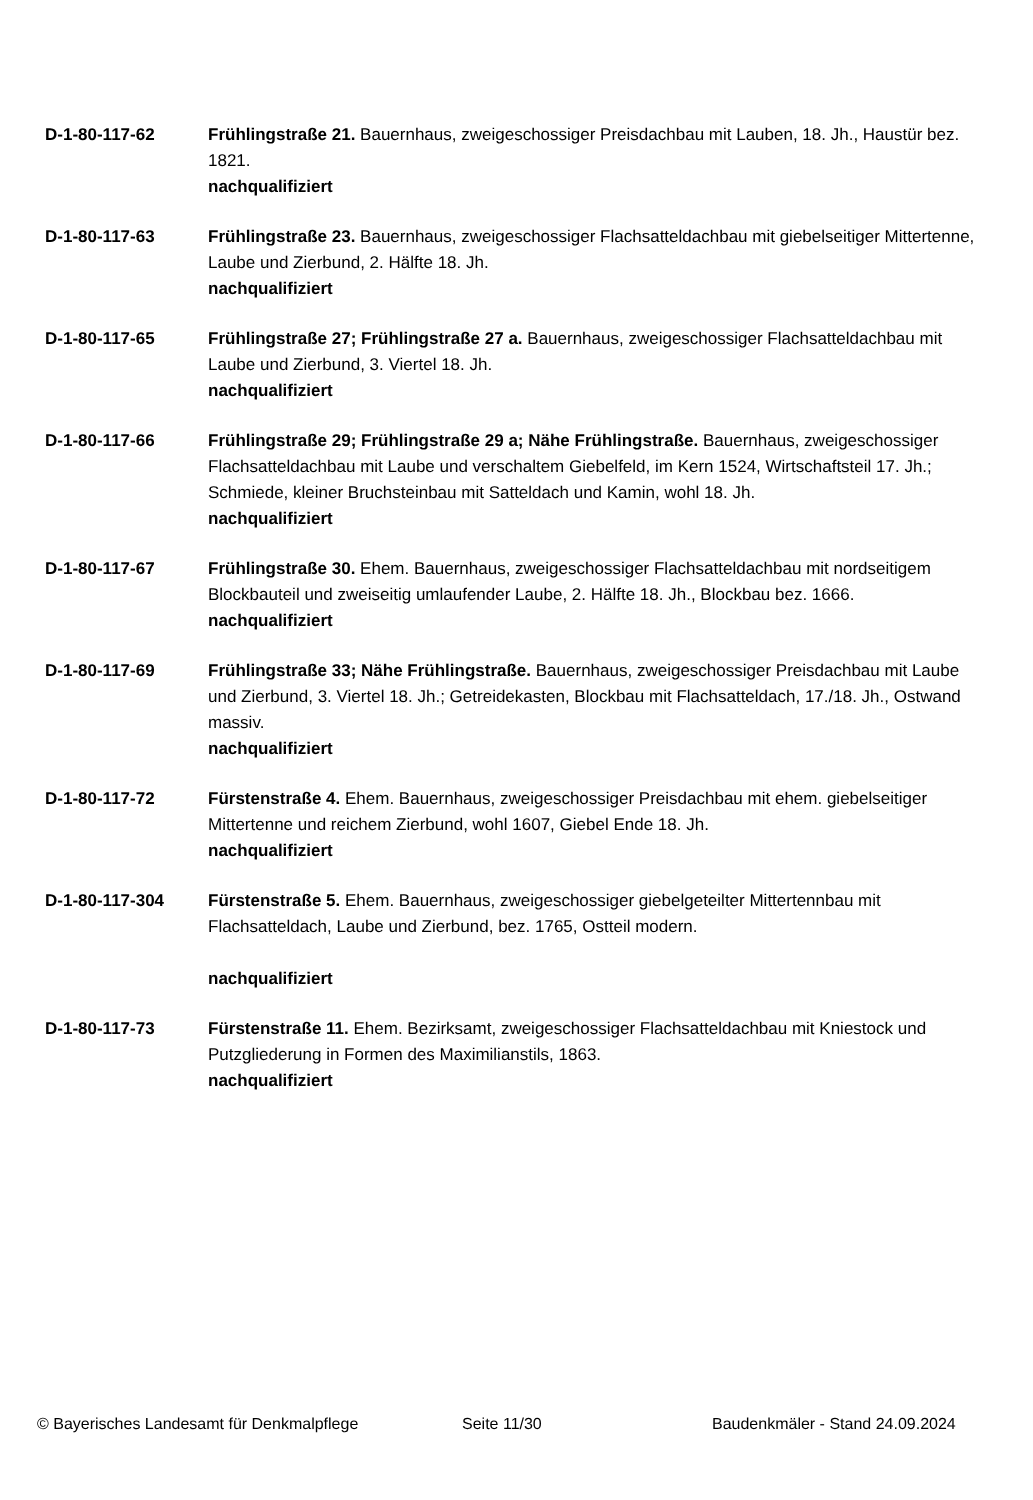D-1-80-117-62 Frühlingstraße 21. Bauernhaus, zweigeschossiger Preisdachbau mit Lauben, 18. Jh., Haustür bez. 1821.
nachqualifiziert
D-1-80-117-63 Frühlingstraße 23. Bauernhaus, zweigeschossiger Flachsatteldachbau mit giebelseitiger Mittertenne, Laube und Zierbund, 2. Hälfte 18. Jh.
nachqualifiziert
D-1-80-117-65 Frühlingstraße 27; Frühlingstraße 27 a. Bauernhaus, zweigeschossiger Flachsatteldachbau mit Laube und Zierbund, 3. Viertel 18. Jh.
nachqualifiziert
D-1-80-117-66 Frühlingstraße 29; Frühlingstraße 29 a; Nähe Frühlingstraße. Bauernhaus, zweigeschossiger Flachsatteldachbau mit Laube und verschaltem Giebelfeld, im Kern 1524, Wirtschaftsteil 17. Jh.; Schmiede, kleiner Bruchsteinbau mit Satteldach und Kamin, wohl 18. Jh.
nachqualifiziert
D-1-80-117-67 Frühlingstraße 30. Ehem. Bauernhaus, zweigeschossiger Flachsatteldachbau mit nordseitigem Blockbauteil und zweiseitig umlaufender Laube, 2. Hälfte 18. Jh., Blockbau bez. 1666.
nachqualifiziert
D-1-80-117-69 Frühlingstraße 33; Nähe Frühlingstraße. Bauernhaus, zweigeschossiger Preisdachbau mit Laube und Zierbund, 3. Viertel 18. Jh.; Getreidekasten, Blockbau mit Flachsatteldach, 17./18. Jh., Ostwand massiv.
nachqualifiziert
D-1-80-117-72 Fürstenstraße 4. Ehem. Bauernhaus, zweigeschossiger Preisdachbau mit ehem. giebelseitiger Mittertenne und reichem Zierbund, wohl 1607, Giebel Ende 18. Jh.
nachqualifiziert
D-1-80-117-304 Fürstenstraße 5. Ehem. Bauernhaus, zweigeschossiger giebelgeteilter Mittertennbau mit Flachsatteldach, Laube und Zierbund, bez. 1765, Ostteil modern.
nachqualifiziert
D-1-80-117-73 Fürstenstraße 11. Ehem. Bezirksamt, zweigeschossiger Flachsatteldachbau mit Kniestock und Putzgliederung in Formen des Maximilianstils, 1863.
nachqualifiziert
© Bayerisches Landesamt für Denkmalpflege Seite 11/30 Baudenkmäler - Stand 24.09.2024